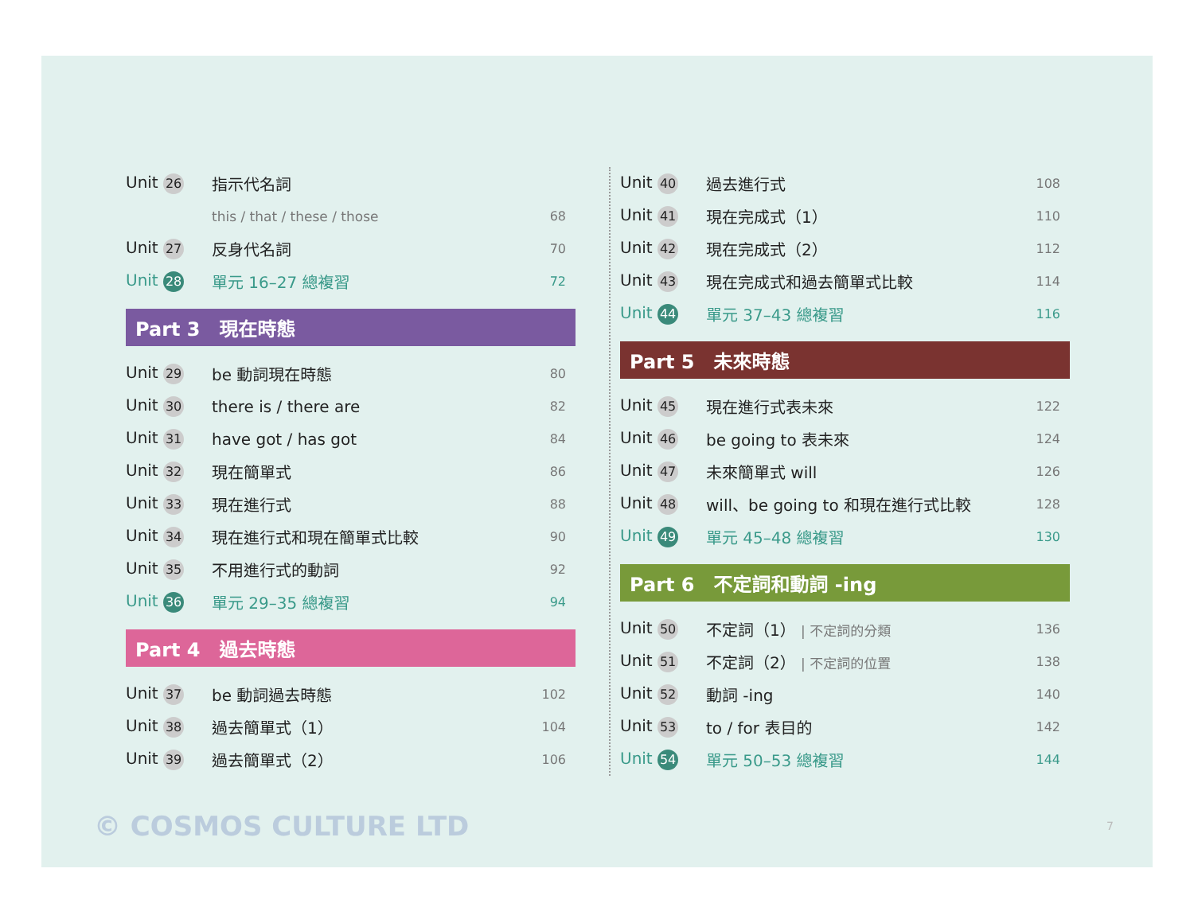| Unit 26 | 指示代名詞 | |
| | this / that / these / those | 68 |
| Unit 27 | 反身代名詞 | 70 |
| Unit 28 | 單元 16–27 總複習 | 72 |
Part 3　現在時態
| Unit 29 | be 動詞現在時態 | 80 |
| Unit 30 | there is / there are | 82 |
| Unit 31 | have got / has got | 84 |
| Unit 32 | 現在簡單式 | 86 |
| Unit 33 | 現在進行式 | 88 |
| Unit 34 | 現在進行式和現在簡單式比較 | 90 |
| Unit 35 | 不用進行式的動詞 | 92 |
| Unit 36 | 單元 29–35 總複習 | 94 |
Part 4　過去時態
| Unit 37 | be 動詞過去時態 | 102 |
| Unit 38 | 過去簡單式（1） | 104 |
| Unit 39 | 過去簡單式（2） | 106 |
| Unit 40 | 過去進行式 | 108 |
| Unit 41 | 現在完成式（1） | 110 |
| Unit 42 | 現在完成式（2） | 112 |
| Unit 43 | 現在完成式和過去簡單式比較 | 114 |
| Unit 44 | 單元 37–43 總複習 | 116 |
Part 5　未來時態
| Unit 45 | 現在進行式表未來 | 122 |
| Unit 46 | be going to 表未來 | 124 |
| Unit 47 | 未來簡單式 will | 126 |
| Unit 48 | will、be going to 和現在進行式比較 | 128 |
| Unit 49 | 單元 45–48 總複習 | 130 |
Part 6　不定詞和動詞 -ing
| Unit 50 | 不定詞（1） / 不定詞的分類 | 136 |
| Unit 51 | 不定詞（2） / 不定詞的位置 | 138 |
| Unit 52 | 動詞 -ing | 140 |
| Unit 53 | to / for 表目的 | 142 |
| Unit 54 | 單元 50–53 總複習 | 144 |
© COSMOS CULTURE LTD 7